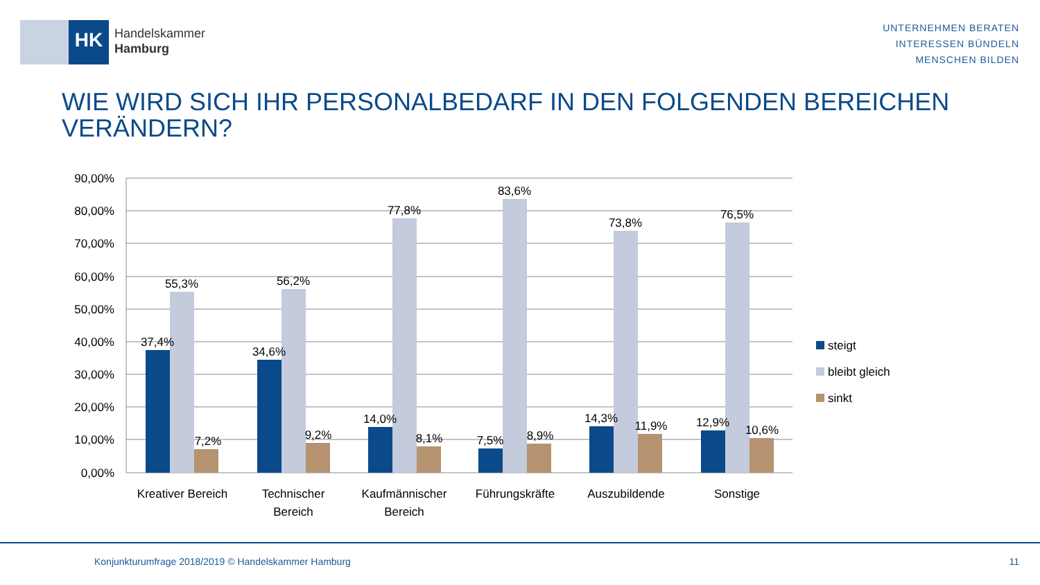HK
Handelskammer
Hamburg
UNTERNEHMEN BERATEN
INTERESSEN BÜNDELN
MENSCHEN BILDEN
WIE WIRD SICH IHR PERSONALBEDARF IN DEN FOLGENDEN BEREICHEN VERÄNDERN?
90,00%
80,00%
70,00%
60,00%
50,00%
40,00%
30,00%
20,00%
10,00%
0,00%
37,4%
55,3%
7,2%
34,6%
56,2%
9,2%
14,0%
77,8%
8,1%
7,5%
83,6%
8,9%
14,3%
73,8%
11,9%
12,9%
76,5%
10,6%
Kreativer Bereich
Technischer
Bereich
Kaufmännischer
Bereich
Führungskräfte
Auszubildende
Sonstige
steigt
bleibt gleich
sinkt
Konjunkturumfrage 2018/2019 © Handelskammer Hamburg 11